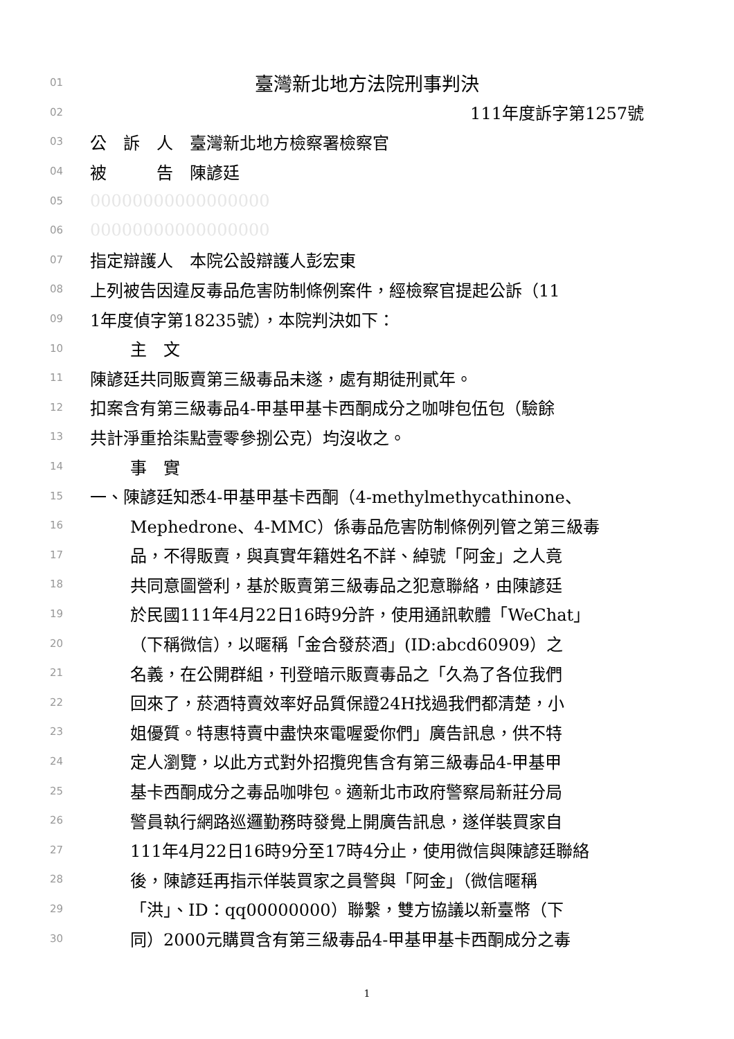01 臺灣新北地方法院刑事判決
02 111年度訴字第1257號
03 公　訴　人　臺灣新北地方檢察署檢察官
04 被　　　告　陳諺廷
05 00000000000000000
06 00000000000000000
07 指定辯護人　本院公設辯護人彭宏東
08 上列被告因違反毒品危害防制條例案件，經檢察官提起公訴（11
09 1年度偵字第18235號），本院判決如下：
10 主　文
11 陳諺廷共同販賣第三級毒品未遂，處有期徒刑貳年。
12 扣案含有第三級毒品4-甲基甲基卡西酮成分之咖啡包伍包（驗餘
13 共計淨重拾柒點壹零參捌公克）均沒收之。
14 事　實
15 一、陳諺廷知悉4-甲基甲基卡西酮（4-methylmethycathinone、
16 Mephedrone、4-MMC）係毒品危害防制條例列管之第三級毒
17 品，不得販賣，與真實年籍姓名不詳、綽號「阿金」之人竟
18 共同意圖營利，基於販賣第三級毒品之犯意聯絡，由陳諺廷
19 於民國111年4月22日16時9分許，使用通訊軟體「WeChat」
20 （下稱微信），以暱稱「金合發菸酒」(ID:abcd60909）之
21 名義，在公開群組，刊登暗示販賣毒品之「久為了各位我們
22 回來了，菸酒特賣效率好品質保證24H找過我們都清楚，小
23 姐優質。特惠特賣中盡快來電喔愛你們」廣告訊息，供不特
24 定人瀏覽，以此方式對外招攬兜售含有第三級毒品4-甲基甲
25 基卡西酮成分之毒品咖啡包。適新北市政府警察局新莊分局
26 警員執行網路巡邏勤務時發覺上開廣告訊息，遂佯裝買家自
27 111年4月22日16時9分至17時4分止，使用微信與陳諺廷聯絡
28 後，陳諺廷再指示佯裝買家之員警與「阿金」（微信暱稱
29 「洪」、ID：qq00000000）聯繫，雙方協議以新臺幣（下
30 同）2000元購買含有第三級毒品4-甲基甲基卡西酮成分之毒
1